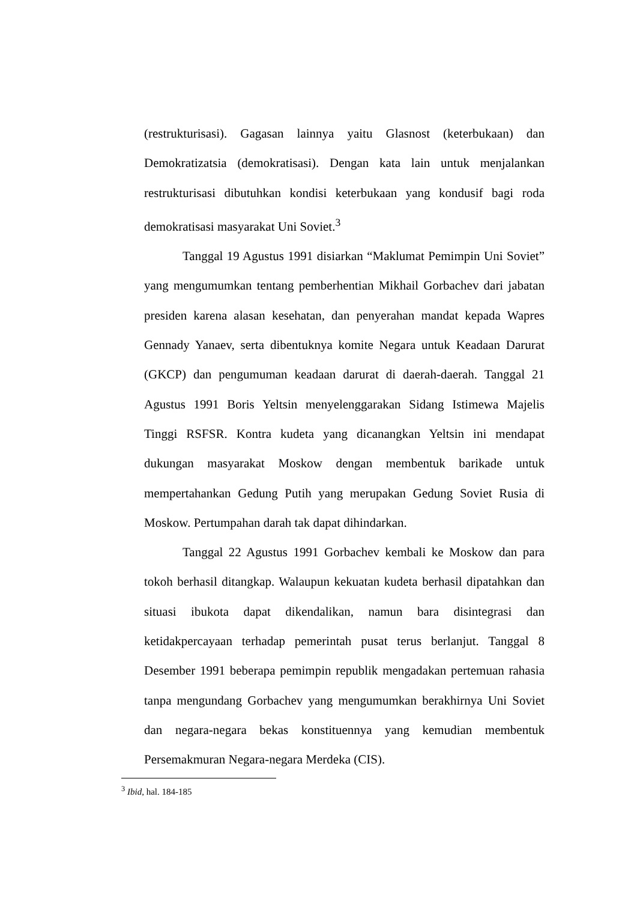(restrukturisasi). Gagasan lainnya yaitu Glasnost (keterbukaan) dan Demokratizatsia (demokratisasi). Dengan kata lain untuk menjalankan restrukturisasi dibutuhkan kondisi keterbukaan yang kondusif bagi roda demokratisasi masyarakat Uni Soviet.<sup>3</sup>
Tanggal 19 Agustus 1991 disiarkan “Maklumat Pemimpin Uni Soviet” yang mengumumkan tentang pemberhentian Mikhail Gorbachev dari jabatan presiden karena alasan kesehatan, dan penyerahan mandat kepada Wapres Gennady Yanaev, serta dibentuknya komite Negara untuk Keadaan Darurat (GKCP) dan pengumuman keadaan darurat di daerah-daerah. Tanggal 21 Agustus 1991 Boris Yeltsin menyelenggarakan Sidang Istimewa Majelis Tinggi RSFSR. Kontra kudeta yang dicanangkan Yeltsin ini mendapat dukungan masyarakat Moskow dengan membentuk barikade untuk mempertahankan Gedung Putih yang merupakan Gedung Soviet Rusia di Moskow. Pertumpahan darah tak dapat dihindarkan.
Tanggal 22 Agustus 1991 Gorbachev kembali ke Moskow dan para tokoh berhasil ditangkap. Walaupun kekuatan kudeta berhasil dipatahkan dan situasi ibukota dapat dikendalikan, namun bara disintegrasi dan ketidakpercayaan terhadap pemerintah pusat terus berlanjut. Tanggal 8 Desember 1991 beberapa pemimpin republik mengadakan pertemuan rahasia tanpa mengundang Gorbachev yang mengumumkan berakhirnya Uni Soviet dan negara-negara bekas konstituennya yang kemudian membentuk Persemakmuran Negara-negara Merdeka (CIS).
<sup>3</sup> Ibid, hal. 184-185